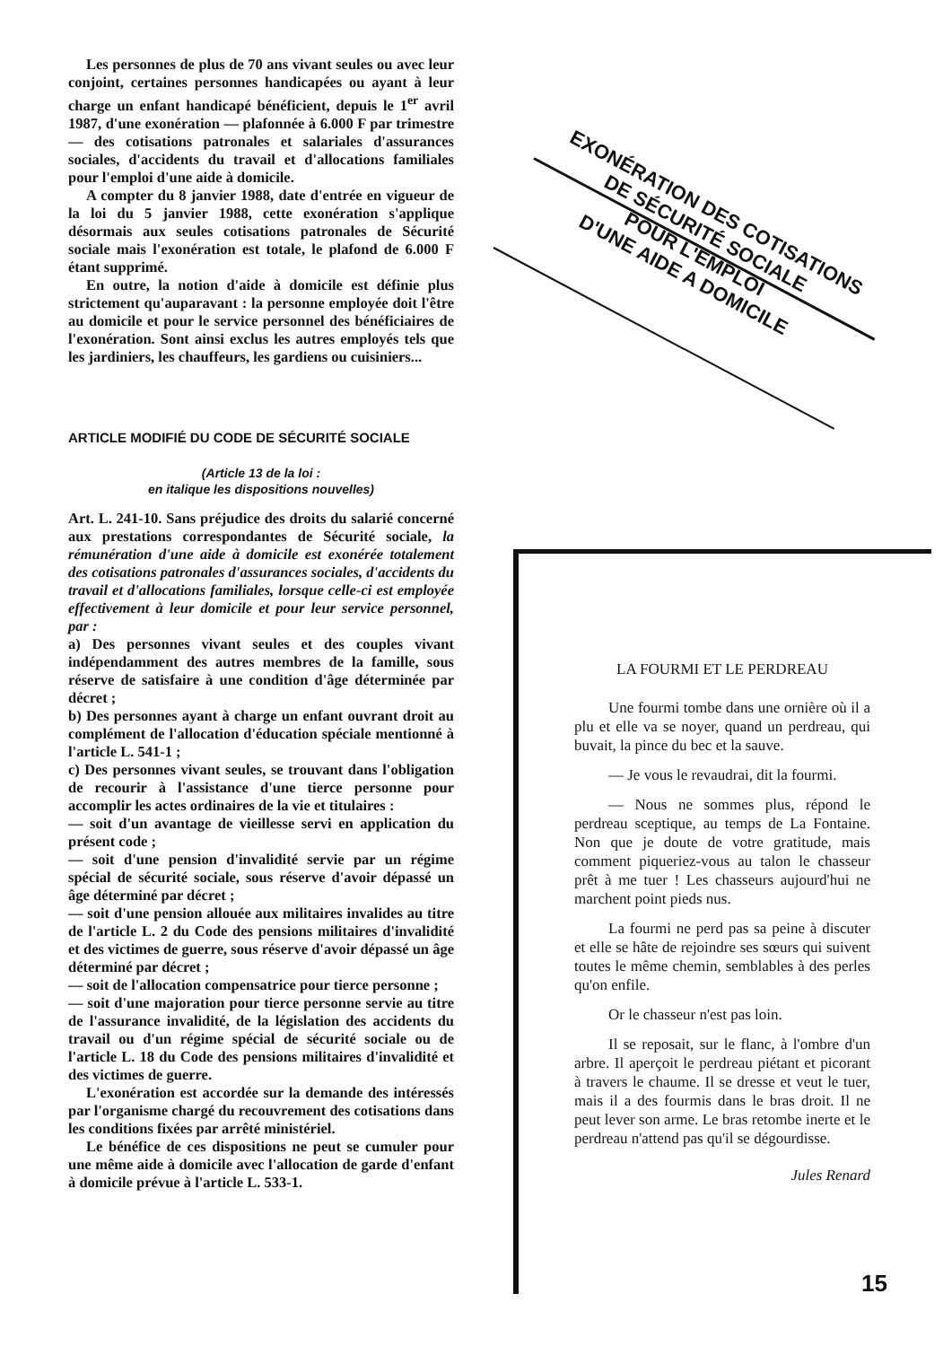Les personnes de plus de 70 ans vivant seules ou avec leur conjoint, certaines personnes handicapées ou ayant à leur charge un enfant handicapé bénéficient, depuis le 1<sup>er</sup> avril 1987, d'une exonération — plafonnée à 6.000 F par trimestre — des cotisations patronales et salariales d'assurances sociales, d'accidents du travail et d'allocations familiales pour l'emploi d'une aide à domicile.
A compter du 8 janvier 1988, date d'entrée en vigueur de la loi du 5 janvier 1988, cette exonération s'applique désormais aux seules cotisations patronales de Sécurité sociale mais l'exonération est totale, le plafond de 6.000 F étant supprimé.
En outre, la notion d'aide à domicile est définie plus strictement qu'auparavant : la personne employée doit l'être au domicile et pour le service personnel des bénéficiaires de l'exonération. Sont ainsi exclus les autres employés tels que les jardiniers, les chauffeurs, les gardiens ou cuisiniers...
ARTICLE MODIFIÉ DU CODE DE SÉCURITÉ SOCIALE
(Article 13 de la loi :
en italique les dispositions nouvelles)
Art. L. 241-10. Sans préjudice des droits du salarié concerné aux prestations correspondantes de Sécurité sociale, la rémunération d'une aide à domicile est exonérée totalement des cotisations patronales d'assurances sociales, d'accidents du travail et d'allocations familiales, lorsque celle-ci est employée effectivement à leur domicile et pour leur service personnel, par :
a) Des personnes vivant seules et des couples vivant indépendamment des autres membres de la famille, sous réserve de satisfaire à une condition d'âge déterminée par décret ;
b) Des personnes ayant à charge un enfant ouvrant droit au complément de l'allocation d'éducation spéciale mentionné à l'article L. 541-1 ;
c) Des personnes vivant seules, se trouvant dans l'obligation de recourir à l'assistance d'une tierce personne pour accomplir les actes ordinaires de la vie et titulaires :
— soit d'un avantage de vieillesse servi en application du présent code ;
— soit d'une pension d'invalidité servie par un régime spécial de sécurité sociale, sous réserve d'avoir dépassé un âge déterminé par décret ;
— soit d'une pension allouée aux militaires invalides au titre de l'article L. 2 du Code des pensions militaires d'invalidité et des victimes de guerre, sous réserve d'avoir dépassé un âge déterminé par décret ;
— soit de l'allocation compensatrice pour tierce personne ;
— soit d'une majoration pour tierce personne servie au titre de l'assurance invalidité, de la législation des accidents du travail ou d'un régime spécial de sécurité sociale ou de l'article L. 18 du Code des pensions militaires d'invalidité et des victimes de guerre.
L'exonération est accordée sur la demande des intéressés par l'organisme chargé du recouvrement des cotisations dans les conditions fixées par arrêté ministériel.
Le bénéfice de ces dispositions ne peut se cumuler pour une même aide à domicile avec l'allocation de garde d'enfant à domicile prévue à l'article L. 533-1.
EXONÉRATION DES COTISATIONS
DE SÉCURITÉ SOCIALE
POUR L'EMPLOI
D'UNE AIDE A DOMICILE
LA FOURMI ET LE PERDREAU
Une fourmi tombe dans une ornière où il a plu et elle va se noyer, quand un perdreau, qui buvait, la pince du bec et la sauve.
— Je vous le revaudrai, dit la fourmi.
— Nous ne sommes plus, répond le perdreau sceptique, au temps de La Fontaine. Non que je doute de votre gratitude, mais comment piqueriez-vous au talon le chasseur prêt à me tuer ! Les chasseurs aujourd'hui ne marchent point pieds nus.
La fourmi ne perd pas sa peine à discuter et elle se hâte de rejoindre ses sœurs qui suivent toutes le même chemin, semblables à des perles qu'on enfile.
Or le chasseur n'est pas loin.
Il se reposait, sur le flanc, à l'ombre d'un arbre. Il aperçoit le perdreau piétant et picorant à travers le chaume. Il se dresse et veut le tuer, mais il a des fourmis dans le bras droit. Il ne peut lever son arme. Le bras retombe inerte et le perdreau n'attend pas qu'il se dégourdisse.
Jules Renard
15